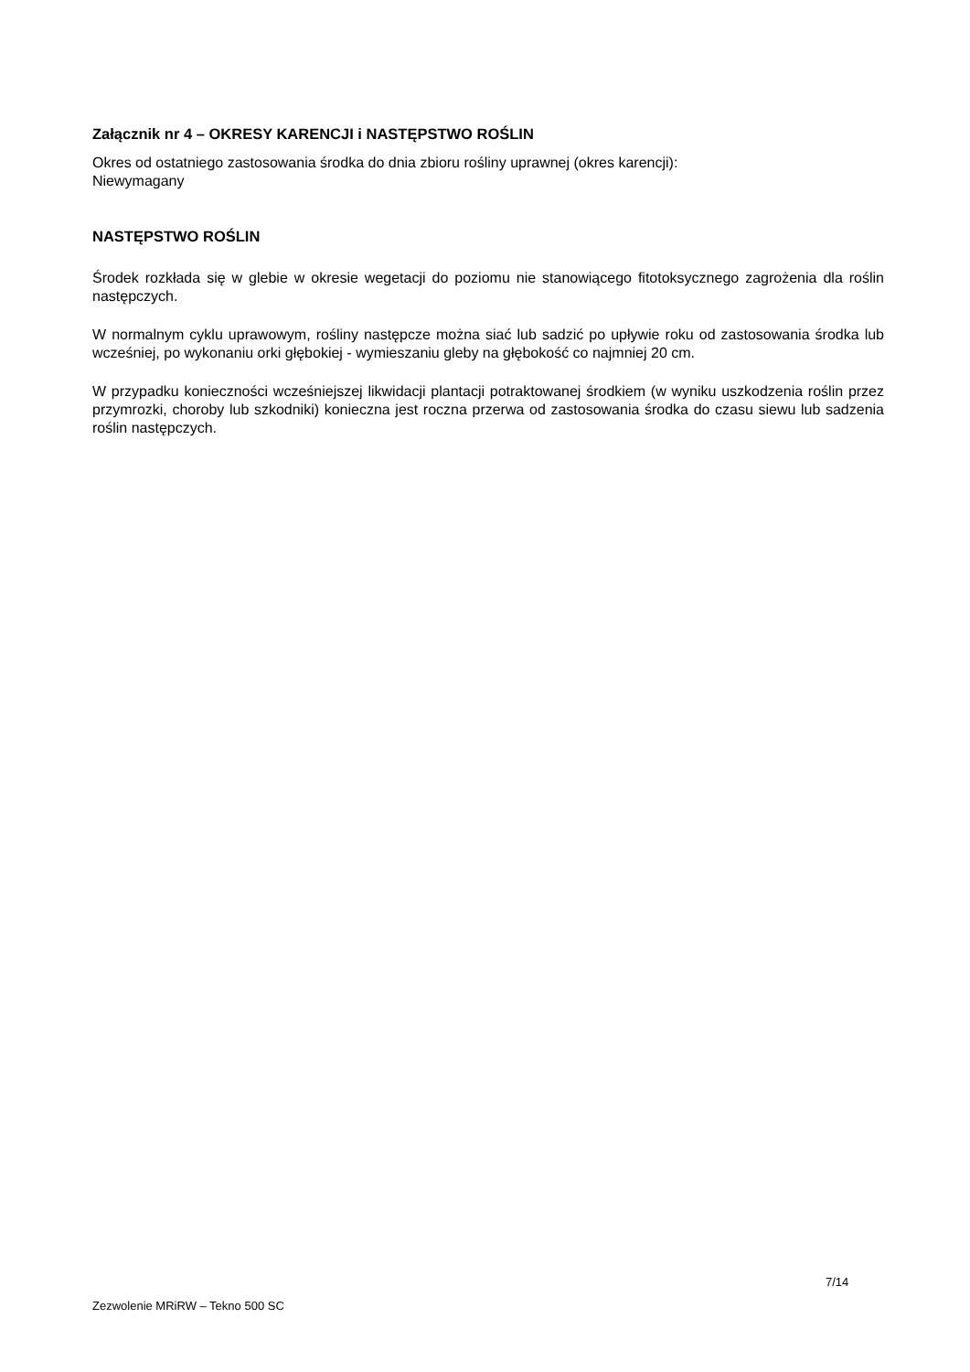Załącznik nr 4 – OKRESY KARENCJI i NASTĘPSTWO ROŚLIN
Okres od ostatniego zastosowania środka do dnia zbioru rośliny uprawnej (okres karencji):
Niewymagany
NASTĘPSTWO ROŚLIN
Środek rozkłada się w glebie w okresie wegetacji do poziomu nie stanowiącego fitotoksycznego zagrożenia dla roślin następczych.
W normalnym cyklu uprawowym, rośliny następcze można siać lub sadzić po upływie roku od zastosowania środka lub wcześniej, po wykonaniu orki głębokiej - wymieszaniu gleby na głębokość co najmniej 20 cm.
W przypadku konieczności wcześniejszej likwidacji plantacji potraktowanej środkiem (w wyniku uszkodzenia roślin przez przymrozki, choroby lub szkodniki) konieczna jest roczna przerwa od zastosowania środka do czasu siewu lub sadzenia roślin następczych.
7/14
Zezwolenie MRiRW – Tekno 500 SC